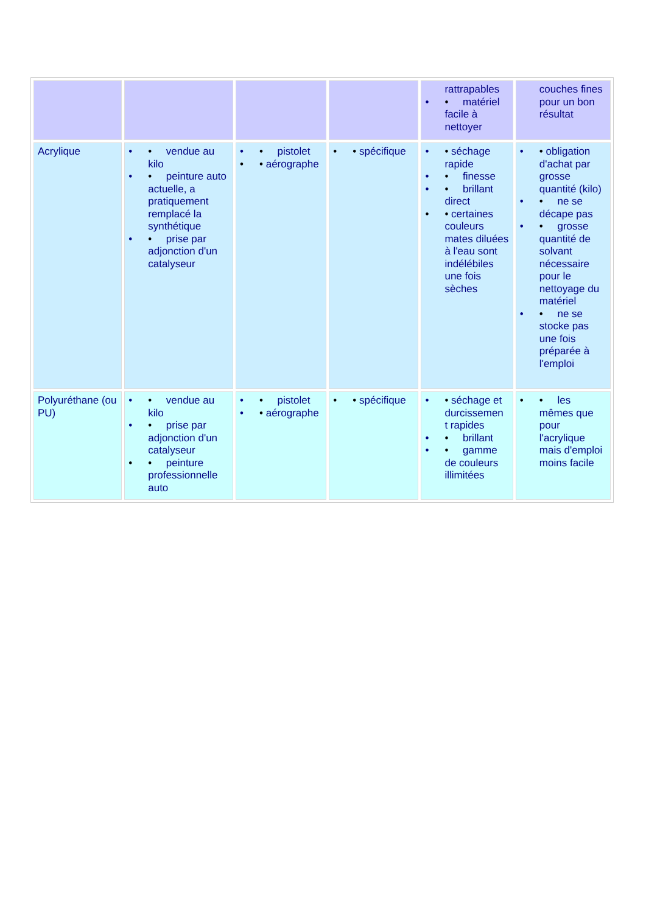| | | | | rattrapables • • matériel facile à nettoyer | couches fines pour un bon résultat |
| Acrylique | • • vendue au kilo • • peinture auto actuelle, a pratiquement remplacé la synthétique • • prise par adjonction d'un catalyseur | • • pistolet • • aérographe | • • spécifique | • • séchage rapide • • finesse • • brillant direct • • certaines couleurs mates diluées à l'eau sont indélébiles une fois sèches | • • obligation d'achat par grosse quantité (kilo) • • ne se décape pas • • grosse quantité de solvant nécessaire pour le nettoyage du matériel • • ne se stocke pas une fois préparée à l'emploi |
| Polyuréthane (ou PU) | • • vendue au kilo • • prise par adjonction d'un catalyseur • • peinture professionnelle auto | • • pistolet • • aérographe | • • spécifique | • • séchage et durcissemen t rapides • • brillant • • gamme de couleurs illimitées | • • les mêmes que pour l'acrylique mais d'emploi moins facile |